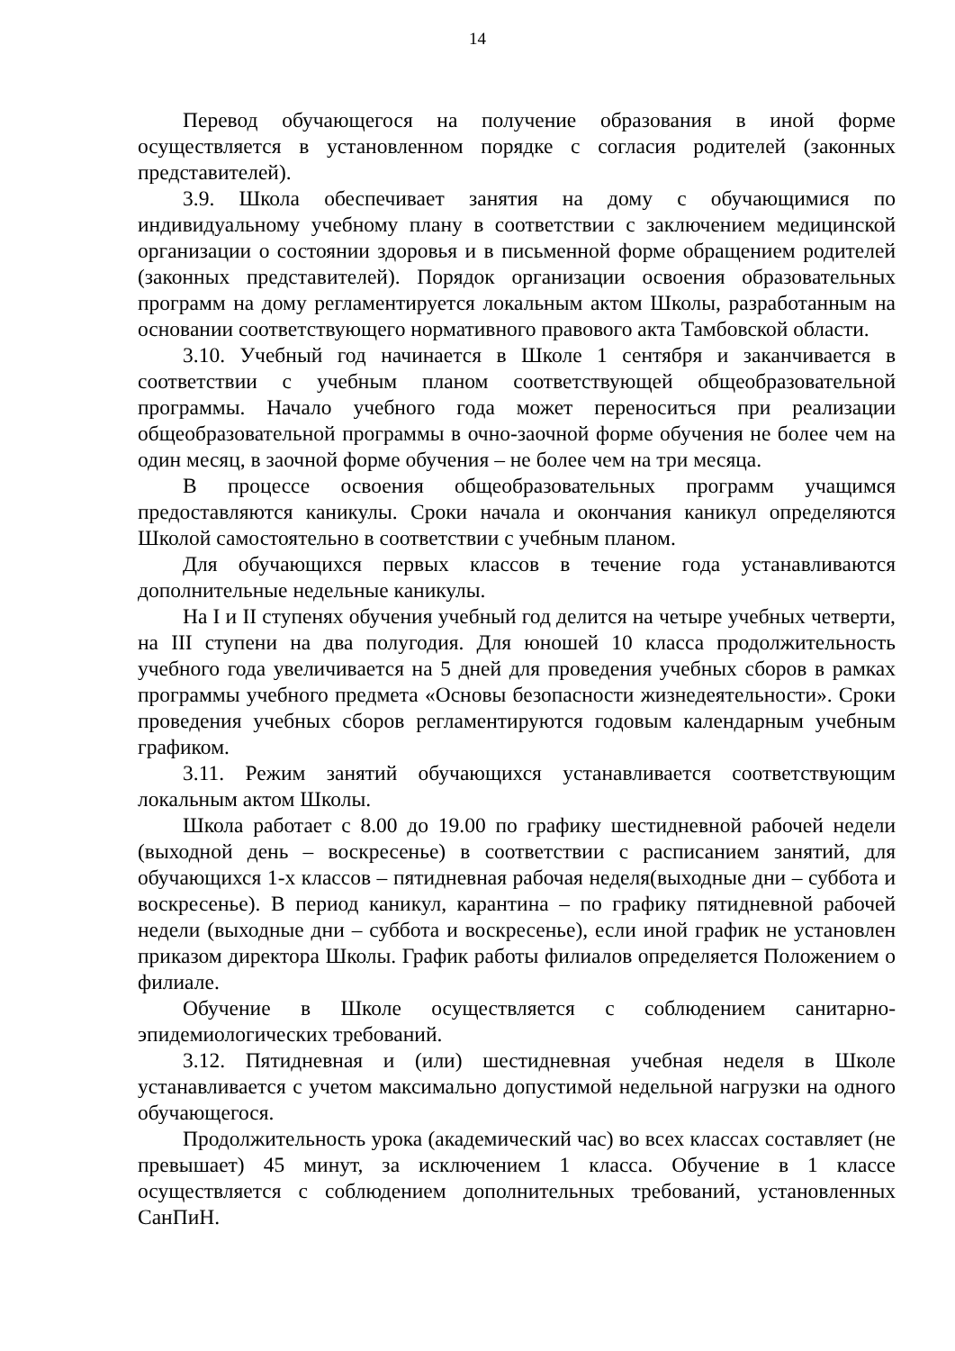14
Перевод обучающегося на получение образования в иной форме осуществляется в установленном порядке с согласия родителей (законных представителей).
3.9. Школа обеспечивает занятия на дому с обучающимися по индивидуальному учебному плану в соответствии с заключением медицинской организации о состоянии здоровья и в письменной форме обращением родителей (законных представителей). Порядок организации освоения образовательных программ на дому регламентируется локальным актом Школы, разработанным на основании соответствующего нормативного правового акта Тамбовской области.
3.10. Учебный год начинается в Школе 1 сентября и заканчивается в соответствии с учебным планом соответствующей общеобразовательной программы. Начало учебного года может переноситься при реализации общеобразовательной программы в очно-заочной форме обучения не более чем на один месяц, в заочной форме обучения – не более чем на три месяца.
В процессе освоения общеобразовательных программ учащимся предоставляются каникулы. Сроки начала и окончания каникул определяются Школой самостоятельно в соответствии с учебным планом.
Для обучающихся первых классов в течение года устанавливаются дополнительные недельные каникулы.
На I и II ступенях обучения учебный год делится на четыре учебных четверти, на III ступени на два полугодия. Для юношей 10 класса продолжительность учебного года увеличивается на 5 дней для проведения учебных сборов в рамках программы учебного предмета «Основы безопасности жизнедеятельности». Сроки проведения учебных сборов регламентируются годовым календарным учебным графиком.
3.11. Режим занятий обучающихся устанавливается соответствующим локальным актом Школы.
Школа работает с 8.00 до 19.00 по графику шестидневной рабочей недели (выходной день – воскресенье) в соответствии с расписанием занятий, для обучающихся 1-х классов – пятидневная рабочая неделя(выходные дни – суббота и воскресенье). В период каникул, карантина – по графику пятидневной рабочей недели (выходные дни – суббота и воскресенье), если иной график не установлен приказом директора Школы. График работы филиалов определяется Положением о филиале.
Обучение в Школе осуществляется с соблюдением санитарно-эпидемиологических требований.
3.12. Пятидневная и (или) шестидневная учебная неделя в Школе устанавливается с учетом максимально допустимой недельной нагрузки на одного обучающегося.
Продолжительность урока (академический час) во всех классах составляет (не превышает) 45 минут, за исключением 1 класса. Обучение в 1 классе осуществляется с соблюдением дополнительных требований, установленных СанПиН.